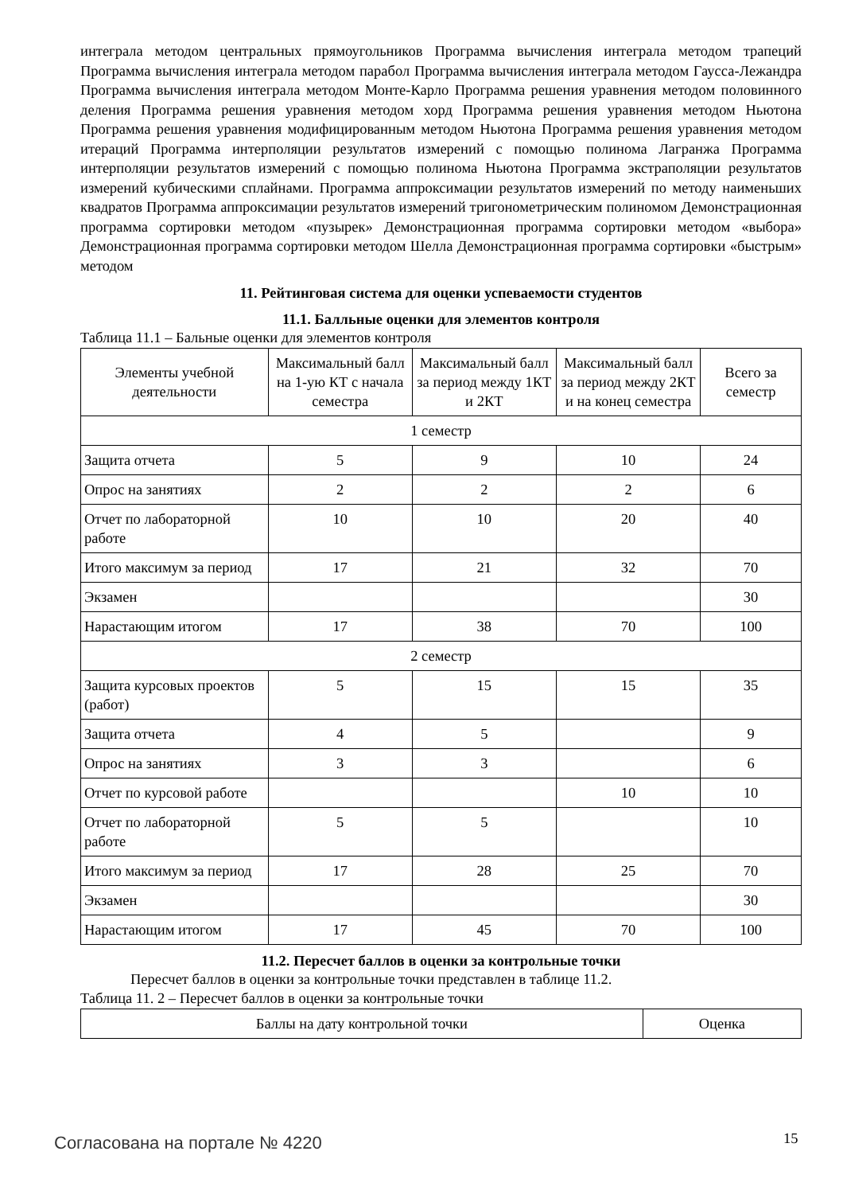интеграла методом центральных прямоугольников Программа вычисления интеграла методом трапеций Программа вычисления интеграла методом парабол Программа вычисления интеграла методом Гаусса-Лежандра Программа вычисления интеграла методом Монте-Карло Программа решения уравнения методом половинного деления Программа решения уравнения методом хорд Программа решения уравнения методом Ньютона Программа решения уравнения модифицированным методом Ньютона Программа решения уравнения методом итераций Программа интерполяции результатов измерений с помощью полинома Лагранжа Программа интерполяции результатов измерений с помощью полинома Ньютона Программа экстраполяции результатов измерений кубическими сплайнами. Программа аппроксимации результатов измерений по методу наименьших квадратов Программа аппроксимации результатов измерений тригонометрическим полиномом Демонстрационная программа сортировки методом «пузырек» Демонстрационная программа сортировки методом «выбора» Демонстрационная программа сортировки методом Шелла Демонстрационная программа сортировки «быстрым» методом
11. Рейтинговая система для оценки успеваемости студентов
11.1. Балльные оценки для элементов контроля
Таблица 11.1 – Бальные оценки для элементов контроля
| Элементы учебной деятельности | Максимальный балл на 1-ую КТ с начала семестра | Максимальный балл за период между 1КТ и 2КТ | Максимальный балл за период между 2КТ и на конец семестра | Всего за семестр |
| --- | --- | --- | --- | --- |
| 1 семестр | | | | |
| Защита отчета | 5 | 9 | 10 | 24 |
| Опрос на занятиях | 2 | 2 | 2 | 6 |
| Отчет по лабораторной работе | 10 | 10 | 20 | 40 |
| Итого максимум за период | 17 | 21 | 32 | 70 |
| Экзамен | | | | 30 |
| Нарастающим итогом | 17 | 38 | 70 | 100 |
| 2 семестр | | | | |
| Защита курсовых проектов (работ) | 5 | 15 | 15 | 35 |
| Защита отчета | 4 | 5 | | 9 |
| Опрос на занятиях | 3 | 3 | | 6 |
| Отчет по курсовой работе | | | 10 | 10 |
| Отчет по лабораторной работе | 5 | 5 | | 10 |
| Итого максимум за период | 17 | 28 | 25 | 70 |
| Экзамен | | | | 30 |
| Нарастающим итогом | 17 | 45 | 70 | 100 |
11.2. Пересчет баллов в оценки за контрольные точки
Пересчет баллов в оценки за контрольные точки представлен в таблице 11.2.
Таблица 11. 2 – Пересчет баллов в оценки за контрольные точки
| Баллы на дату контрольной точки | Оценка |
Согласована на портале № 4220 15